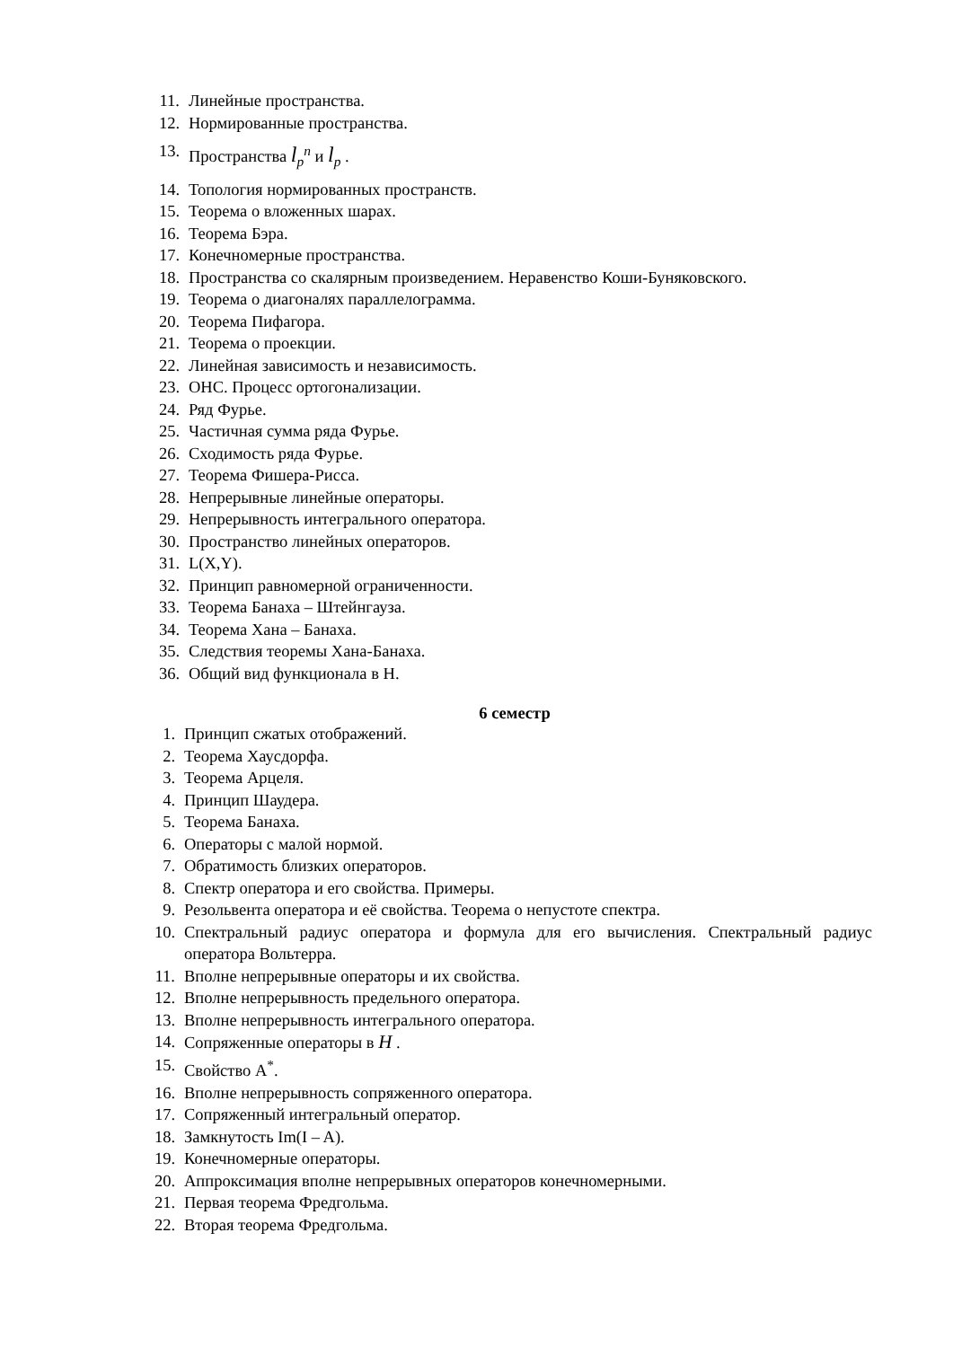11. Линейные пространства.
12. Нормированные пространства.
13. Пространства l<sub>p</sub><sup>n</sup> и l<sub>p</sub> .
14. Топология нормированных пространств.
15. Теорема о вложенных шарах.
16. Теорема Бэра.
17. Конечномерные пространства.
18. Пространства со скалярным произведением. Неравенство Коши-Буняковского.
19. Теорема о диагоналях параллелограмма.
20. Теорема Пифагора.
21. Теорема о проекции.
22. Линейная зависимость и независимость.
23. ОНС. Процесс ортогонализации.
24. Ряд Фурье.
25. Частичная сумма ряда Фурье.
26. Сходимость ряда Фурье.
27. Теорема Фишера-Рисса.
28. Непрерывные линейные операторы.
29. Непрерывность интегрального оператора.
30. Пространство линейных операторов.
31. L(X,Y).
32. Принцип равномерной ограниченности.
33. Теорема Банаха – Штейнгауза.
34. Теорема Хана – Банаха.
35. Следствия теоремы Хана-Банаха.
36. Общий вид функционала в H.
6 семестр
1. Принцип сжатых отображений.
2. Теорема Хаусдорфа.
3. Теорема Арцеля.
4. Принцип Шаудера.
5. Теорема Банаха.
6. Операторы с малой нормой.
7. Обратимость близких операторов.
8. Спектр оператора и его свойства. Примеры.
9. Резольвента оператора и её свойства. Теорема о непустоте спектра.
10. Спектральный радиус оператора и формула для его вычисления. Спектральный радиус оператора Вольтерра.
11. Вполне непрерывные операторы и их свойства.
12. Вполне непрерывность предельного оператора.
13. Вполне непрерывность интегрального оператора.
14. Сопряженные операторы в H .
15. Свойство A<sup>*</sup>.
16. Вполне непрерывность сопряженного оператора.
17. Сопряженный интегральный оператор.
18. Замкнутость Im(I – A).
19. Конечномерные операторы.
20. Аппроксимация вполне непрерывных операторов конечномерными.
21. Первая теорема Фредгольма.
22. Вторая теорема Фредгольма.